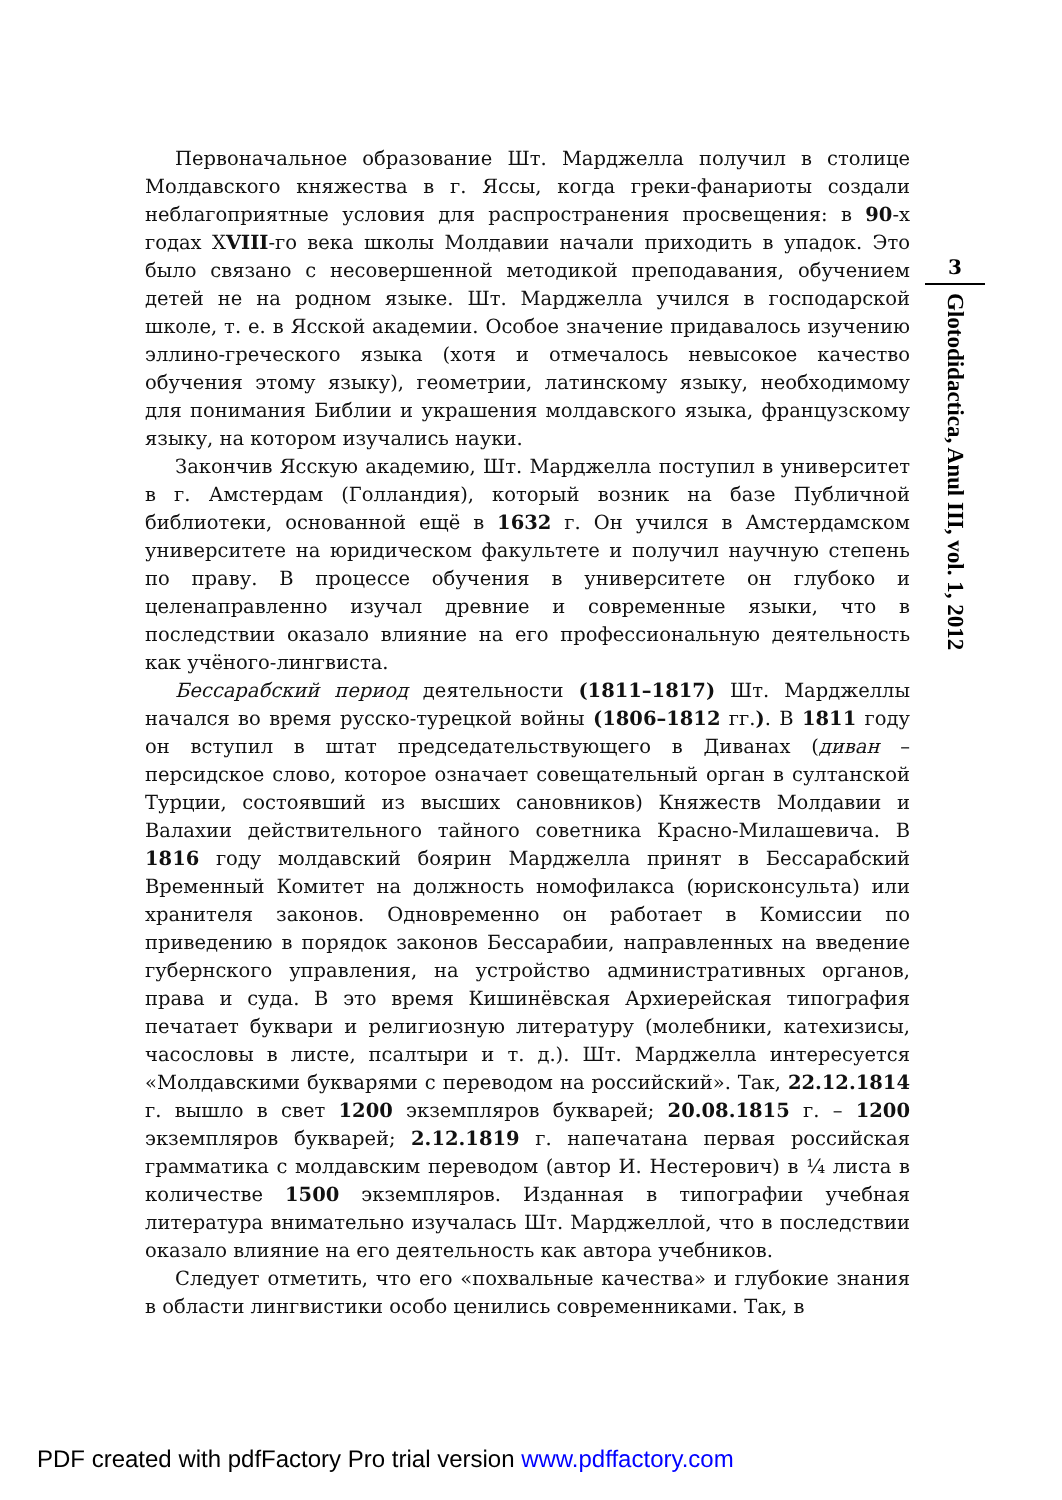Первоначальное образование Шт. Марджелла получил в столице Молдавского княжества в г. Яссы, когда греки-фанариоты создали неблагоприятные условия для распространения просвещения: в 90-х годах ХVIII-го века школы Молдавии начали приходить в упадок. Это было связано с несовершенной методикой преподавания, обучением детей не на родном языке. Шт. Марджелла учился в господарской школе, т. е. в Ясской академии. Особое значение придавалось изучению эллино-греческого языка (хотя и отмечалось невысокое качество обучения этому языку), геометрии, латинскому языку, необходимому для понимания Библии и украшения молдавского языка, французскому языку, на котором изучались науки.
Закончив Ясскую академию, Шт. Марджелла поступил в университет в г. Амстердам (Голландия), который возник на базе Публичной библиотеки, основанной ещё в 1632 г. Он учился в Амстердамском университете на юридическом факультете и получил научную степень по праву. В процессе обучения в университете он глубоко и целенаправленно изучал древние и современные языки, что в последствии оказало влияние на его профессиональную деятельность как учёного-лингвиста.
Бессарабский период деятельности (1811–1817) Шт. Марджеллы начался во время русско-турецкой войны (1806–1812 гг.). В 1811 году он вступил в штат председательствующего в Диванах (диван – персидское слово, которое означает совещательный орган в султанской Турции, состоявший из высших сановников) Княжеств Молдавии и Валахии действительного тайного советника Красно-Милашевича. В 1816 году молдавский боярин Марджелла принят в Бессарабский Временный Комитет на должность номофилакса (юрисконсульта) или хранителя законов. Одновременно он работает в Комиссии по приведению в порядок законов Бессарабии, направленных на введение губернского управления, на устройство административных органов, права и суда. В это время Кишинёвская Архиерейская типография печатает буквари и религиозную литературу (молебники, катехизисы, часословы в листе, псалтыри и т. д.). Шт. Марджелла интересуется «Молдавскими букварями с переводом на российский». Так, 22.12.1814 г. вышло в свет 1200 экземпляров букварей; 20.08.1815 г. – 1200 экземпляров букварей; 2.12.1819 г. напечатана первая российская грамматика с молдавским переводом (автор И. Нестерович) в ¼ листа в количестве 1500 экземпляров. Изданная в типографии учебная литература внимательно изучалась Шт. Марджеллой, что в последствии оказало влияние на его деятельность как автора учебников.
Следует отметить, что его «похвальные качества» и глубокие знания в области лингвистики особо ценились современниками. Так, в
3
Glotodidactica, Anul III, vol. 1, 2012
PDF created with pdfFactory Pro trial version www.pdffactory.com